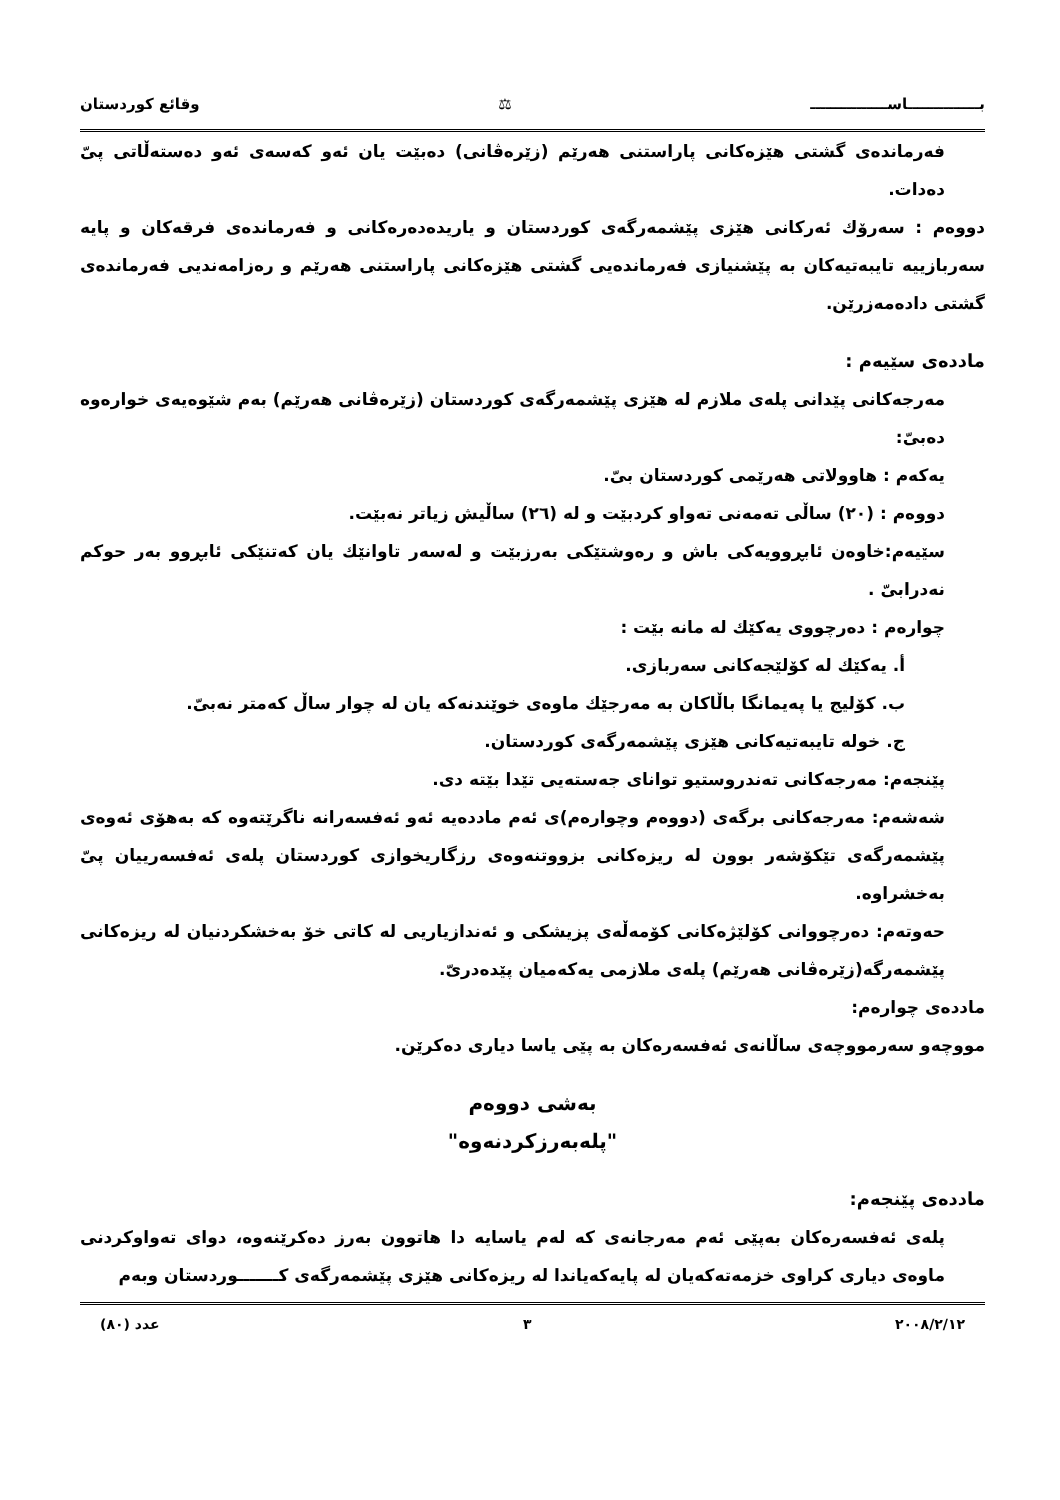بــــــــــــــاســـــــــــــــ ⚖ وقائع كوردستان
فەرماندەی گشتی هێزەکانی پاراستنی هەرێم (زێرەڤانی) دەبێت یان ئەو کەسەی ئەو دەستەڵاتی پیّ دەدات.
دووەم : سەرۆك ئەرکانی هێزی پێشمەرگەی کوردستان و یاریدەدەرەکانی و فەرماندەی فرقەکان و پایە سەربازییە تایبەتیەکان بە پێشنیازی فەرماندەیی گشتی هێزەکانی پاراستنی هەرێم و رەزامەندیی فەرماندەی گشتی دادەمەزرێن.
ماددەی سێیەم :
مەرجەکانی پێدانی پلەی ملازم لە هێزی پێشمەرگەی کوردستان (زێرەڤانی هەرێم) بەم شێوەیەی خوارەوە دەبیّ:
یەکەم : هاوولاتی هەرێمی کوردستان بیّ.
دووەم : (٢٠) ساڵی تەمەنی تەواو کردبێت و لە (٢٦) ساڵیش زیاتر نەبێت.
سێیەم:خاوەن ئابڕوویەکی باش و رەوشتێکی بەرزبێت و لەسەر تاوانێك یان کەتنێکی ئابڕوو بەر حوکم نەدرابیّ .
چوارەم : دەرچووی یەکێك لە مانە بێت :
أ. یەکێك لە کۆلێجەکانی سەربازی.
ب. کۆلیج یا پەیمانگا باڵاکان بە مەرجێك ماوەی خوێندنەکە یان لە چوار ساڵ کەمتر نەبیّ.
ج. خولە تایبەتیەکانی هێزی پێشمەرگەی کوردستان.
پێنجەم: مەرجەکانی تەندروستیو توانای جەستەیی تێدا بێتە دی.
شەشەم: مەرجەکانی برگەی (دووەم وچوارەم)ی ئەم ماددەیە ئەو ئەفسەرانە ناگرێتەوە کە بەهۆی ئەوەی پێشمەرگەی تێکۆشەر بوون لە ریزەکانی بزووتنەوەی رزگاریخوازی کوردستان پلەی ئەفسەرییان پیّ بەخشراوە.
حەوتەم: دەرچووانی کۆلێژەکانی کۆمەڵەی پزیشکی و ئەندازیاریی لە کاتی خۆ بەخشکردنیان لە ریزەکانی پێشمەرگە(زێرەڤانی هەرێم) پلەی ملازمی یەکەمیان پێدەدریّ.
ماددەی چوارەم:
مووچەو سەرمووچەی ساڵانەی ئەفسەرەکان بە پێی یاسا دیاری دەکرێن.
بەشی دووەم
"پلەبەرزکردنەوە"
ماددەی پێنجەم:
پلەی ئەفسەرەکان بەپێی ئەم مەرجانەی کە لەم یاسایە دا هاتوون بەرز دەکرێنەوە، دوای تەواوکردنی ماوەی دیاری کراوی خزمەتەکەیان لە پایەکەیاندا لە ریزەکانی هێزی پێشمەرگەی کـــــــوردستان وبەم
٢٠٠٨/٢/١٢ ٣ عدد (٨٠)